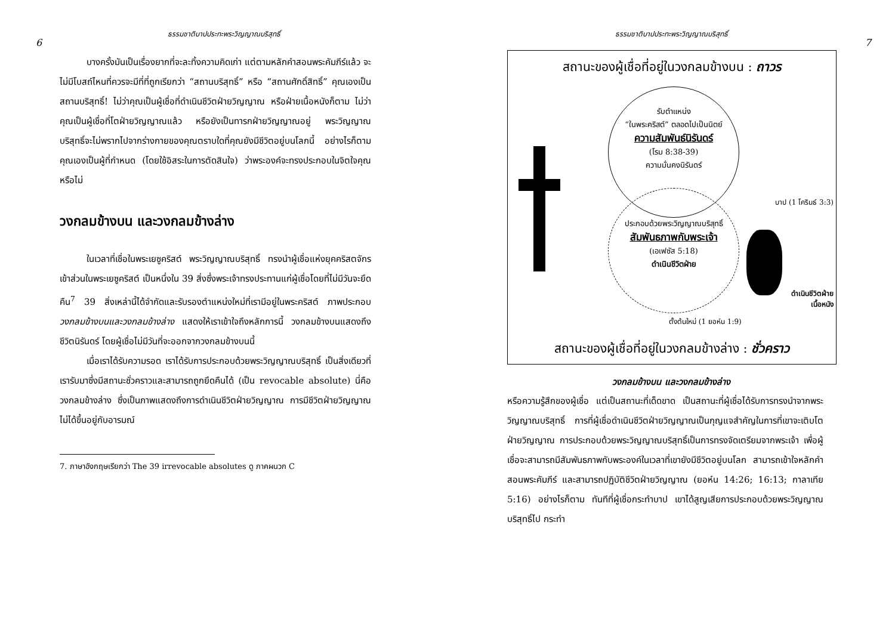ธรรมชาติบาปประทะพระวิญญาณบริสุทธิ์
6
บางครั้งมันเป็นเรื่องยากที่จะละทิ้งความคิดเก่า แต่ตามหลักคำสอนพระคัมภีร์แล้ว จะไม่มีโบสถ์ไหนที่ควรจะมีที่ที่ถูกเรียกว่า “สถานบริสุทธิ์” หรือ “สถานศักดิ์สิทธิ์” คุณเองเป็นสถานบริสุทธิ์! ไม่ว่าคุณเป็นผู้เชื่อที่ดำเนินชีวิตฝ่ายวิญญาณ หรือฝ่ายเนื้อหนังก็ตาม ไม่ว่าคุณเป็นผู้เชื่อที่โตฝ่ายวิญญาณแล้ว หรือยังเป็นทารกฝ่ายวิญญาณอยู่ พระวิญญาณบริสุทธิ์จะไม่พรากไปจากร่างกายของคุณตราบใดที่คุณยังมีชีวิตอยู่บนโลกนี้ อย่างไรก็ตาม คุณเองเป็นผู้ที่กำหนด (โดยใช้อิสระในการตัดสินใจ) ว่าพระองค์จะทรงประกอบในจิตใจคุณหรือไม่
วงกลมข้างบน และวงกลมข้างล่าง
ในเวลาที่เชื่อในพระเยซูคริสต์ พระวิญญาณบริสุทธิ์ ทรงนำผู้เชื่อแห่งยุคคริสตจักรเข้าส่วนในพระเยซูคริสต์ เป็นหนึ่งใน 39 สิ่งซึ่งพระเจ้าทรงประทานแก่ผู้เชื่อโดยที่ไม่มีวันจะยึดคืน<sup>7</sup> 39 สิ่งเหล่านี้ได้จำกัดและรับรองตำแหน่งใหม่ที่เรามีอยู่ในพระคริสต์ ภาพประกอบ วงกลมข้างบนและวงกลมข้างล่าง แสดงให้เราเข้าใจถึงหลักการนี้ วงกลมข้างบนแสดงถึงชีวิตนิรันดร์ โดยผู้เชื่อไม่มีวันที่จะออกจากวงกลมข้างบนนี้
เมื่อเราได้รับความรอด เราได้รับการประกอบด้วยพระวิญญาณบริสุทธิ์ เป็นสิ่งเดียวที่เรารับมาซึ่งมีสถานะชั่วคราวและสามารถถูกยึดคืนได้ (เป็น revocable absolute) นี่คือวงกลมข้างล่าง ซึ่งเป็นภาพแสดงถึงการดำเนินชีวิตฝ่ายวิญญาณ การมีชีวิตฝ่ายวิญญาณไม่ได้ขึ้นอยู่กับอารมณ์
7. ภาษาอังกฤษเรียกว่า The 39 irrevocable absolutes ดู ภาคผนวก C
ธรรมชาติบาปประทะพระวิญญาณบริสุทธิ์
7
สถานะของผู้เชื่อที่อยู่ในวงกลมข้างบน : ถาวร
รับตำแหน่ง
“ในพระคริสต์” ตลอดไปเป็นนิตย์
ความสัมพันธ์นิรันดร์
(โรม 8:38-39)
ความมั่นคงนิรันดร์
ประกอบด้วยพระวิญญาณบริสุทธิ์
สัมพันธภาพกับพระเจ้า
(เอเฟซัส 5:18)
ดำเนินชีวิตฝ่าย
บาป (1 โครินธ์ 3:3)
ดำเนินชีวิตฝ่าย
เนื้อหนัง
ตั้งต้นใหม่ (1 ยอห์น 1:9)
สถานะของผู้เชื่อที่อยู่ในวงกลมข้างล่าง : ชั่วคราว
วงกลมข้างบน และวงกลมข้างล่าง
หรือความรู้สึกของผู้เชื่อ แต่เป็นสถานะที่เด็ดขาด เป็นสถานะที่ผู้เชื่อได้รับการทรงนำจากพระวิญญาณบริสุทธิ์ การที่ผู้เชื่อดำเนินชีวิตฝ่ายวิญญาณเป็นกุญแจสำคัญในการที่เขาจะเติบโตฝ่ายวิญญาณ การประกอบด้วยพระวิญญาณบริสุทธิ์เป็นการทรงจัดเตรียมจากพระเจ้า เพื่อผู้เชื่อจะสามารถมีสัมพันธภาพกับพระองค์ในเวลาที่เขายังมีชีวิตอยู่บนโลก สามารถเข้าใจหลักคำสอนพระคัมภีร์ และสามารถปฏิบัติชีวิตฝ่ายวิญญาณ (ยอห์น 14:26; 16:13; กาลาเทีย 5:16) อย่างไรก็ตาม ทันทีที่ผู้เชื่อกระทำบาป เขาได้สูญเสียการประกอบด้วยพระวิญญาณบริสุทธิ์ไป กระทำ